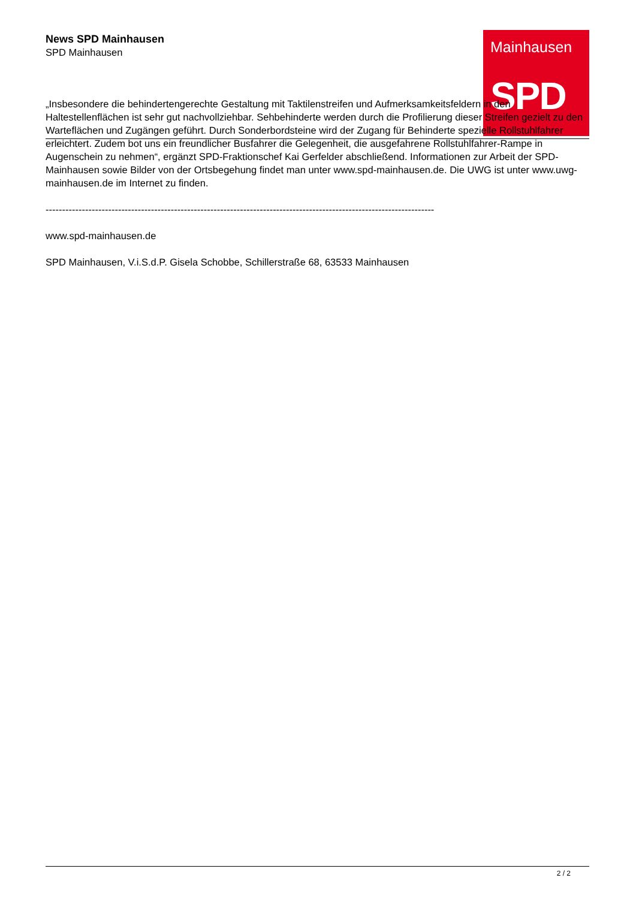Mainhausen
SPD
News SPD Mainhausen
SPD Mainhausen
„Insbesondere die behindertengerechte Gestaltung mit Taktilenstreifen und Aufmerksamkeitsfeldern in den Haltestellenflächen ist sehr gut nachvollziehbar. Sehbehinderte werden durch die Profilierung dieser Streifen gezielt zu den Warteflächen und Zugängen geführt. Durch Sonderbordsteine wird der Zugang für Behinderte spezielle Rollstuhlfahrer erleichtert. Zudem bot uns ein freundlicher Busfahrer die Gelegenheit, die ausgefahrene Rollstuhlfahrer-Rampe in Augenschein zu nehmen“, ergänzt SPD-Fraktionschef Kai Gerfelder abschließend. Informationen zur Arbeit der SPD-Mainhausen sowie Bilder von der Ortsbegehung findet man unter www.spd-mainhausen.de. Die UWG ist unter www.uwg-mainhausen.de im Internet zu finden.
----------------------------------------------------------------------------------------------------------------------
www.spd-mainhausen.de
SPD Mainhausen, V.i.S.d.P. Gisela Schobbe, Schillerstraße 68, 63533 Mainhausen
2 / 2